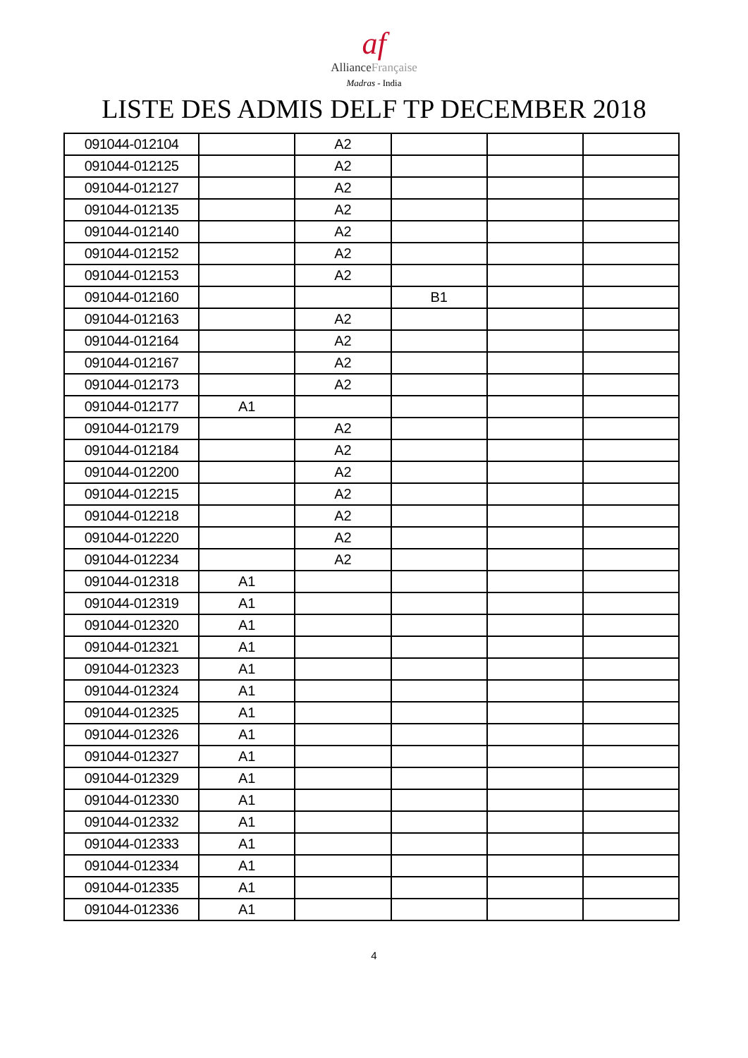af
AllianceFrançaise
Madras - India
LISTE DES ADMIS DELF TP DECEMBER 2018
| 091044-012104 | | A2 | | | |
| 091044-012125 | | A2 | | | |
| 091044-012127 | | A2 | | | |
| 091044-012135 | | A2 | | | |
| 091044-012140 | | A2 | | | |
| 091044-012152 | | A2 | | | |
| 091044-012153 | | A2 | | | |
| 091044-012160 | | | B1 | | |
| 091044-012163 | | A2 | | | |
| 091044-012164 | | A2 | | | |
| 091044-012167 | | A2 | | | |
| 091044-012173 | | A2 | | | |
| 091044-012177 | A1 | | | | |
| 091044-012179 | | A2 | | | |
| 091044-012184 | | A2 | | | |
| 091044-012200 | | A2 | | | |
| 091044-012215 | | A2 | | | |
| 091044-012218 | | A2 | | | |
| 091044-012220 | | A2 | | | |
| 091044-012234 | | A2 | | | |
| 091044-012318 | A1 | | | | |
| 091044-012319 | A1 | | | | |
| 091044-012320 | A1 | | | | |
| 091044-012321 | A1 | | | | |
| 091044-012323 | A1 | | | | |
| 091044-012324 | A1 | | | | |
| 091044-012325 | A1 | | | | |
| 091044-012326 | A1 | | | | |
| 091044-012327 | A1 | | | | |
| 091044-012329 | A1 | | | | |
| 091044-012330 | A1 | | | | |
| 091044-012332 | A1 | | | | |
| 091044-012333 | A1 | | | | |
| 091044-012334 | A1 | | | | |
| 091044-012335 | A1 | | | | |
| 091044-012336 | A1 | | | | |
4